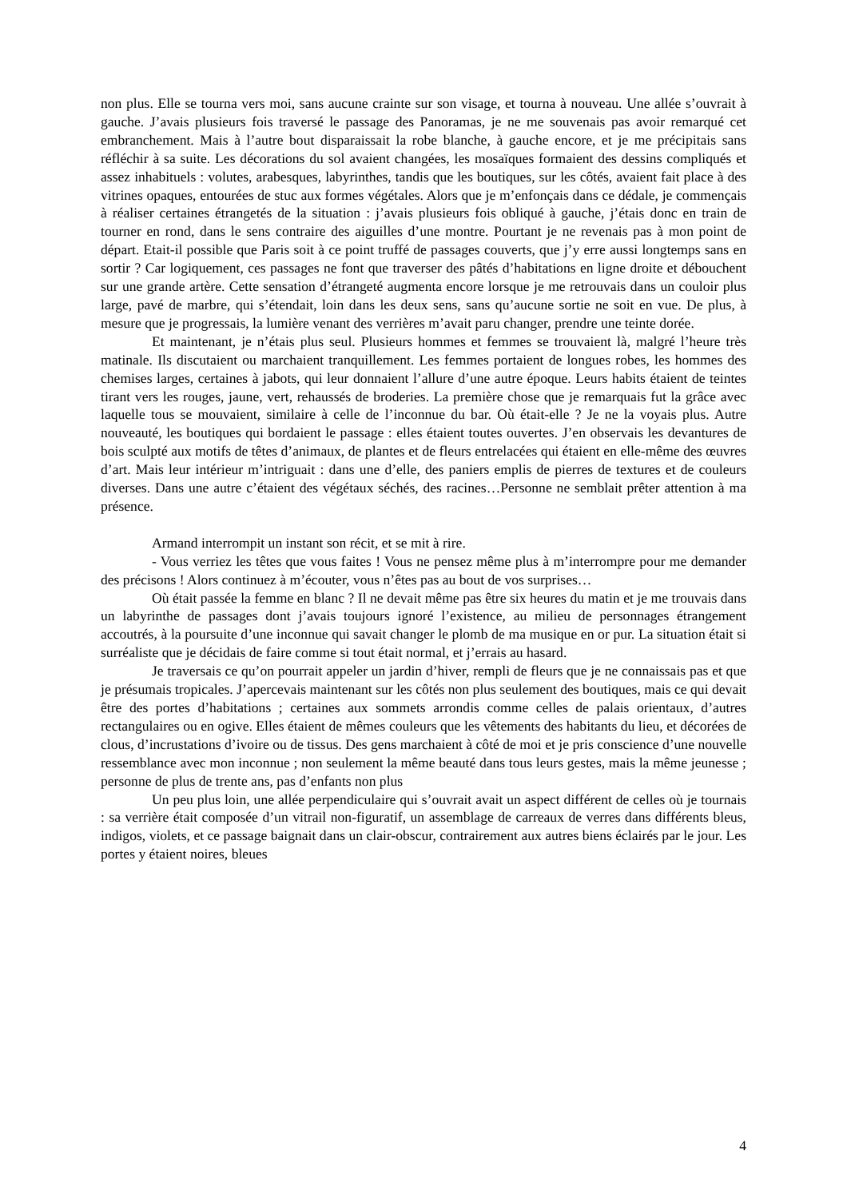non plus. Elle se tourna vers moi, sans aucune crainte sur son visage, et tourna à nouveau. Une allée s’ouvrait à gauche. J’avais plusieurs fois traversé le passage des Panoramas, je ne me souvenais pas avoir remarqué cet embranchement. Mais à l’autre bout disparaissait la robe blanche, à gauche encore, et je me précipitais sans réfléchir à sa suite. Les décorations du sol avaient changées, les mosaïques formaient des dessins compliqués et assez inhabituels : volutes, arabesques, labyrinthes, tandis que les boutiques, sur les côtés, avaient fait place à des vitrines opaques, entourées de stuc aux formes végétales. Alors que je m’enfonçais dans ce dédale, je commençais à réaliser certaines étrangetés de la situation : j’avais plusieurs fois obliqué à gauche, j’étais donc en train de tourner en rond, dans le sens contraire des aiguilles d’une montre. Pourtant je ne revenais pas à mon point de départ. Etait-il possible que Paris soit à ce point truffé de passages couverts, que j’y erre aussi longtemps sans en sortir ? Car logiquement, ces passages ne font que traverser des pâtés d’habitations en ligne droite et débouchent sur une grande artère. Cette sensation d’étrangeté augmenta encore lorsque je me retrouvais dans un couloir plus large, pavé de marbre, qui s’étendait, loin dans les deux sens, sans qu’aucune sortie ne soit en vue. De plus, à mesure que je progressais, la lumière venant des verrières m’avait paru changer, prendre une teinte dorée.
Et maintenant, je n’étais plus seul. Plusieurs hommes et femmes se trouvaient là, malgré l’heure très matinale. Ils discutaient ou marchaient tranquillement. Les femmes portaient de longues robes, les hommes des chemises larges, certaines à jabots, qui leur donnaient l’allure d’une autre époque. Leurs habits étaient de teintes tirant vers les rouges, jaune, vert, rehaussés de broderies. La première chose que je remarquais fut la grâce avec laquelle tous se mouvaient, similaire à celle de l’inconnue du bar. Où était-elle ? Je ne la voyais plus. Autre nouveauté, les boutiques qui bordaient le passage : elles étaient toutes ouvertes. J’en observais les devantures de bois sculpté aux motifs de têtes d’animaux, de plantes et de fleurs entrelacées qui étaient en elle-même des œuvres d’art. Mais leur intérieur m’intriguait : dans une d’elle, des paniers emplis de pierres de textures et de couleurs diverses. Dans une autre c’étaient des végétaux séchés, des racines…Personne ne semblait prêter attention à ma présence.
Armand interrompit un instant son récit, et se mit à rire.
- Vous verriez les têtes que vous faites ! Vous ne pensez même plus à m’interrompre pour me demander des précisons ! Alors continuez à m’écouter, vous n’êtes pas au bout de vos surprises…
Où était passée la femme en blanc ? Il ne devait même pas être six heures du matin et je me trouvais dans un labyrinthe de passages dont j’avais toujours ignoré l’existence, au milieu de personnages étrangement accoutrés, à la poursuite d’une inconnue qui savait changer le plomb de ma musique en or pur. La situation était si surréaliste que je décidais de faire comme si tout était normal, et j’errais au hasard.
Je traversais ce qu’on pourrait appeler un jardin d’hiver, rempli de fleurs que je ne connaissais pas et que je présumais tropicales. J’apercevais maintenant sur les côtés non plus seulement des boutiques, mais ce qui devait être des portes d’habitations ; certaines aux sommets arrondis comme celles de palais orientaux, d’autres rectangulaires ou en ogive. Elles étaient de mêmes couleurs que les vêtements des habitants du lieu, et décorées de clous, d’incrustations d’ivoire ou de tissus. Des gens marchaient à côté de moi et je pris conscience d’une nouvelle ressemblance avec mon inconnue ; non seulement la même beauté dans tous leurs gestes, mais la même jeunesse ; personne de plus de trente ans, pas d’enfants non plus
Un peu plus loin, une allée perpendiculaire qui s’ouvrait avait un aspect différent de celles où je tournais : sa verrière était composée d’un vitrail non-figuratif, un assemblage de carreaux de verres dans différents bleus, indigos, violets, et ce passage baignait dans un clair-obscur, contrairement aux autres biens éclairés par le jour. Les portes y étaient noires, bleues
4